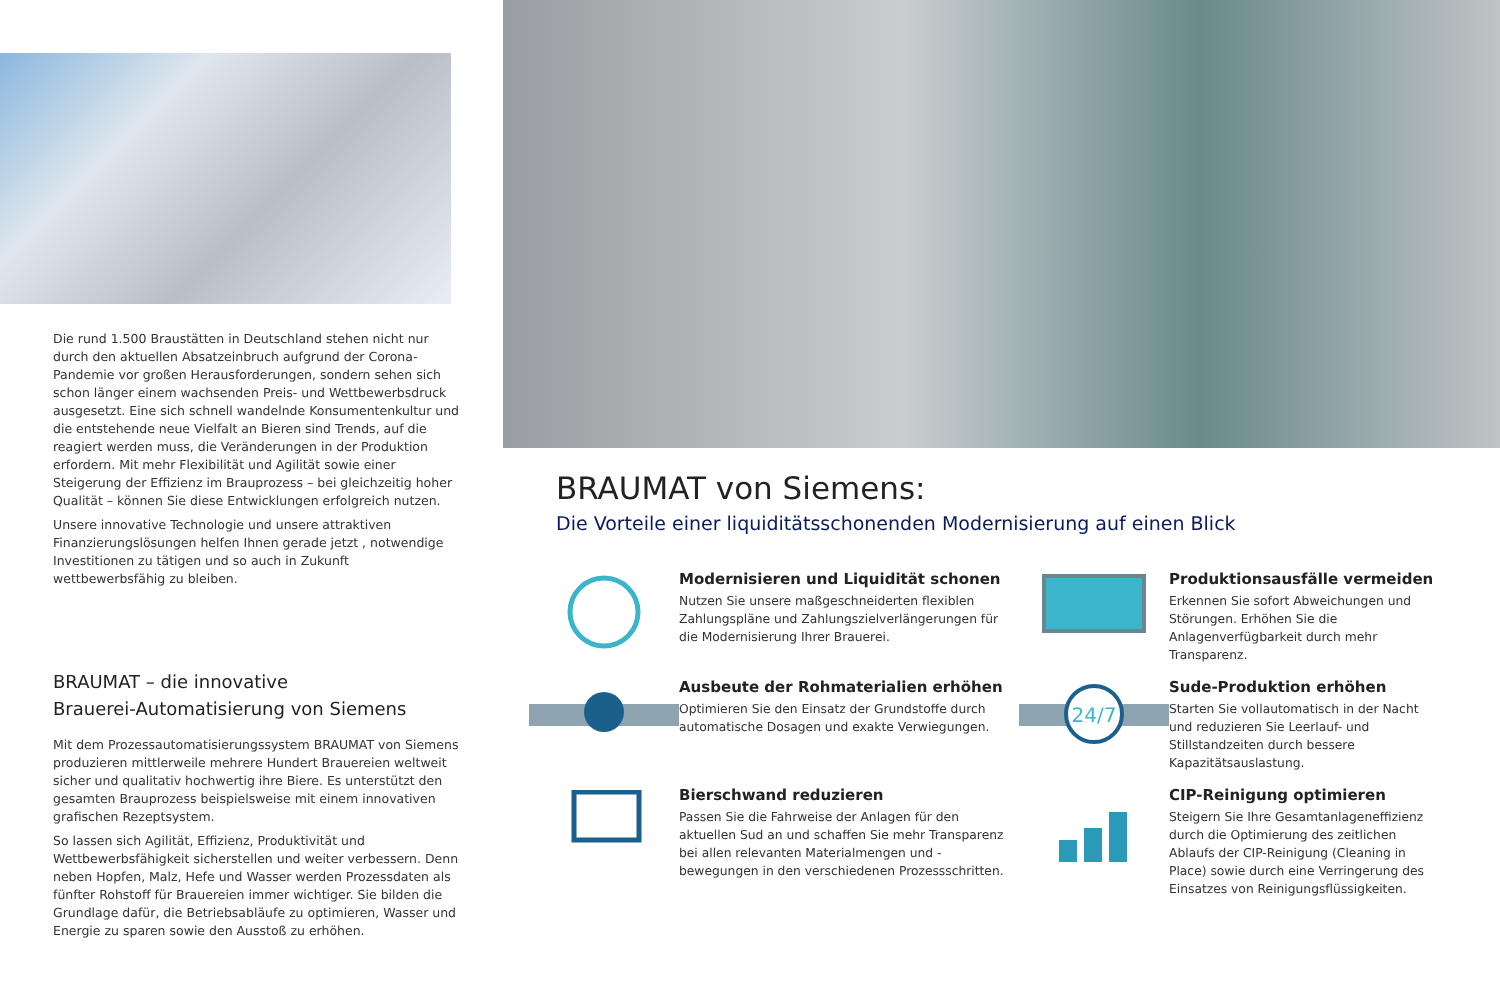Die rund 1.500 Braustätten in Deutschland stehen nicht nur durch den aktuellen Absatzeinbruch aufgrund der Corona-Pandemie vor großen Herausforderungen, sondern sehen sich schon länger einem wachsenden Preis- und Wettbewerbsdruck ausgesetzt. Eine sich schnell wandelnde Konsumentenkultur und die entstehende neue Vielfalt an Bieren sind Trends, auf die reagiert werden muss, die Veränderungen in der Produktion erfordern. Mit mehr Flexibilität und Agilität sowie einer Steigerung der Effizienz im Brauprozess – bei gleichzeitig hoher Qualität – können Sie diese Entwicklungen erfolgreich nutzen.
Unsere innovative Technologie und unsere attraktiven Finanzierungslösungen helfen Ihnen gerade jetzt , notwendige Investitionen zu tätigen und so auch in Zukunft wettbewerbsfähig zu bleiben.
BRAUMAT – die innovative
Brauerei-Automatisierung von Siemens
Mit dem Prozessautomatisierungssystem BRAUMAT von Siemens produzieren mittlerweile mehrere Hundert Brauereien weltweit sicher und qualitativ hochwertig ihre Biere. Es unterstützt den gesamten Brauprozess beispielsweise mit einem innovativen grafischen Rezeptsystem.
So lassen sich Agilität, Effizienz, Produktivität und Wettbewerbsfähigkeit sicherstellen und weiter verbessern. Denn neben Hopfen, Malz, Hefe und Wasser werden Prozessdaten als fünfter Rohstoff für Brauereien immer wichtiger. Sie bilden die Grundlage dafür, die Betriebsabläufe zu optimieren, Wasser und Energie zu sparen sowie den Ausstoß zu erhöhen.
BRAUMAT von Siemens:
Die Vorteile einer liquiditätsschonenden Modernisierung auf einen Blick
Modernisieren und Liquidität schonen
Nutzen Sie unsere maßgeschneiderten flexiblen Zahlungspläne und Zahlungszielverlängerungen für die Modernisierung Ihrer Brauerei.
Produktionsausfälle vermeiden
Erkennen Sie sofort Abweichungen und Störungen. Erhöhen Sie die Anlagenverfügbarkeit durch mehr Transparenz.
Ausbeute der Rohmaterialien erhöhen
Optimieren Sie den Einsatz der Grundstoffe durch automatische Dosagen und exakte Verwiegungen.
24/7
Sude-Produktion erhöhen
Starten Sie vollautomatisch in der Nacht und reduzieren Sie Leerlauf- und Stillstandzeiten durch bessere Kapazitätsauslastung.
Bierschwand reduzieren
Passen Sie die Fahrweise der Anlagen für den aktuellen Sud an und schaffen Sie mehr Transparenz bei allen relevanten Materialmengen und -bewegungen in den verschiedenen Prozessschritten.
CIP-Reinigung optimieren
Steigern Sie Ihre Gesamtanlageneffizienz durch die Optimierung des zeitlichen Ablaufs der CIP-Reinigung (Cleaning in Place) sowie durch eine Verringerung des Einsatzes von Reinigungsflüssigkeiten.